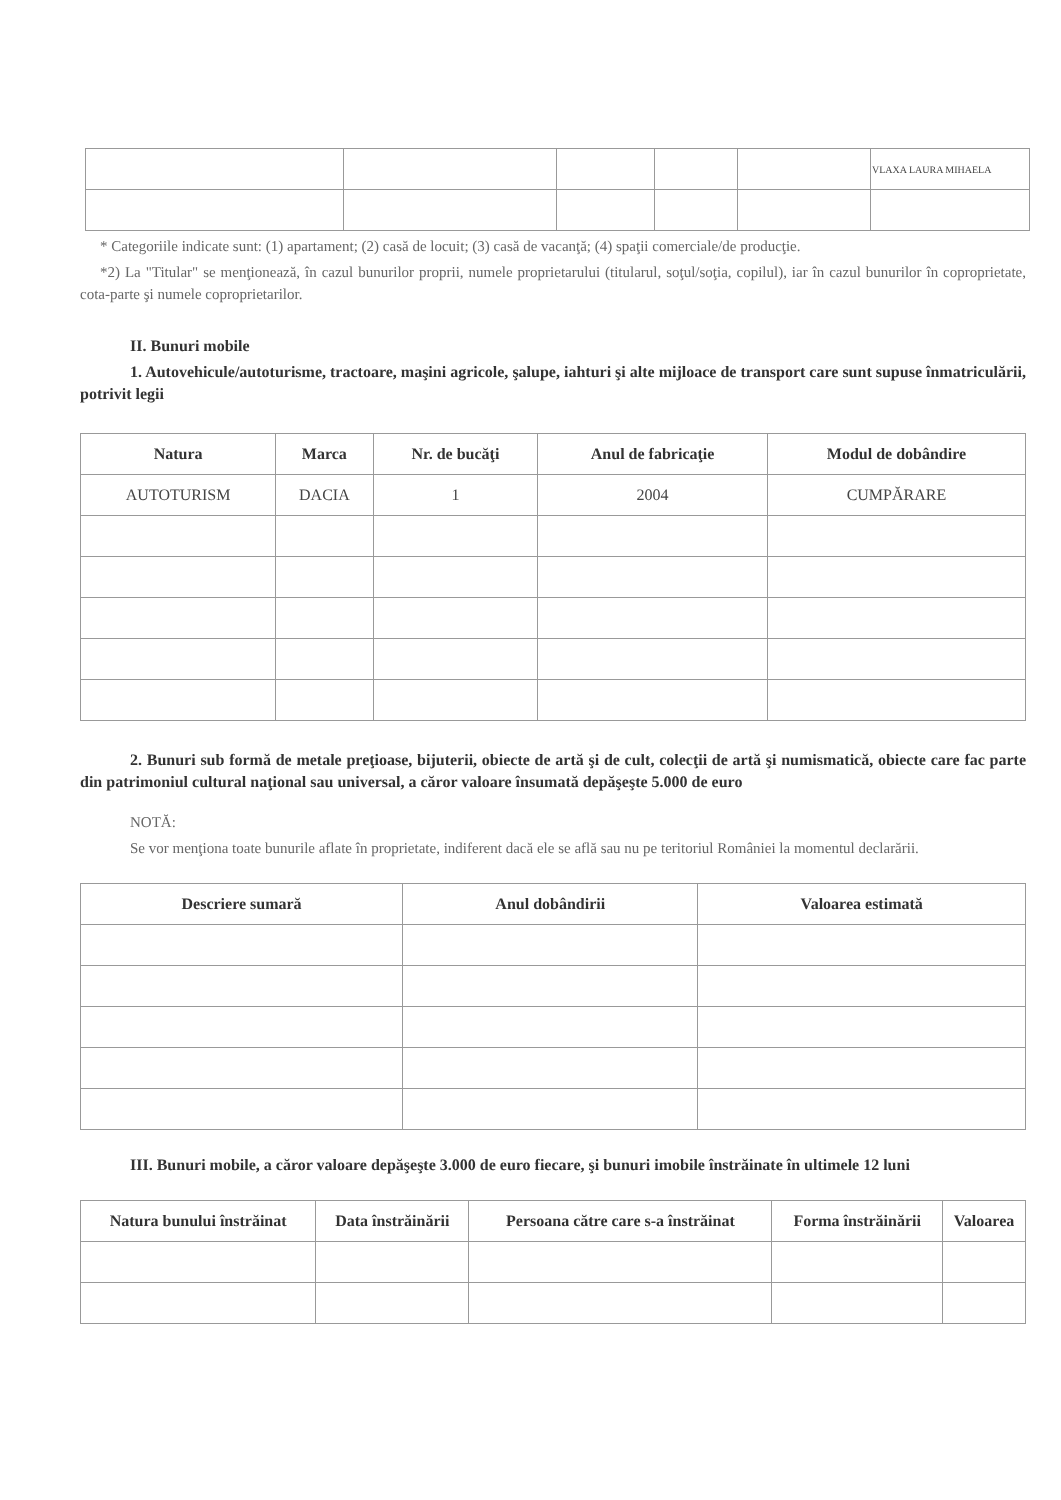| | | | | | VLAXA LAURA MIHAELA |
* Categoriile indicate sunt: (1) apartament; (2) casă de locuit; (3) casă de vacanţă; (4) spaţii comerciale/de producţie.
*2) La "Titular" se menţionează, în cazul bunurilor proprii, numele proprietarului (titularul, soţul/soţia, copilul), iar în cazul bunurilor în coproprietate, cota-parte şi numele coproprietarilor.
II. Bunuri mobile
1. Autovehicule/autoturisme, tractoare, maşini agricole, şalupe, iahturi şi alte mijloace de transport care sunt supuse înmatriculării, potrivit legii
| Natura | Marca | Nr. de bucăţi | Anul de fabricaţie | Modul de dobândire |
| --- | --- | --- | --- | --- |
| AUTOTURISM | DACIA | 1 | 2004 | CUMPĂRARE |
2. Bunuri sub formă de metale preţioase, bijuterii, obiecte de artă şi de cult, colecţii de artă şi numismatică, obiecte care fac parte din patrimoniul cultural naţional sau universal, a căror valoare însumată depăşeşte 5.000 de euro
NOTĂ:
Se vor menţiona toate bunurile aflate în proprietate, indiferent dacă ele se află sau nu pe teritoriul României la momentul declarării.
| Descriere sumară | Anul dobândirii | Valoarea estimată |
| --- | --- | --- |
III. Bunuri mobile, a căror valoare depăşeşte 3.000 de euro fiecare, şi bunuri imobile înstrăinate în ultimele 12 luni
| Natura bunului înstrăinat | Data înstrăinării | Persoana către care s-a înstrăinat | Forma înstrăinării | Valoarea |
| --- | --- | --- | --- | --- |